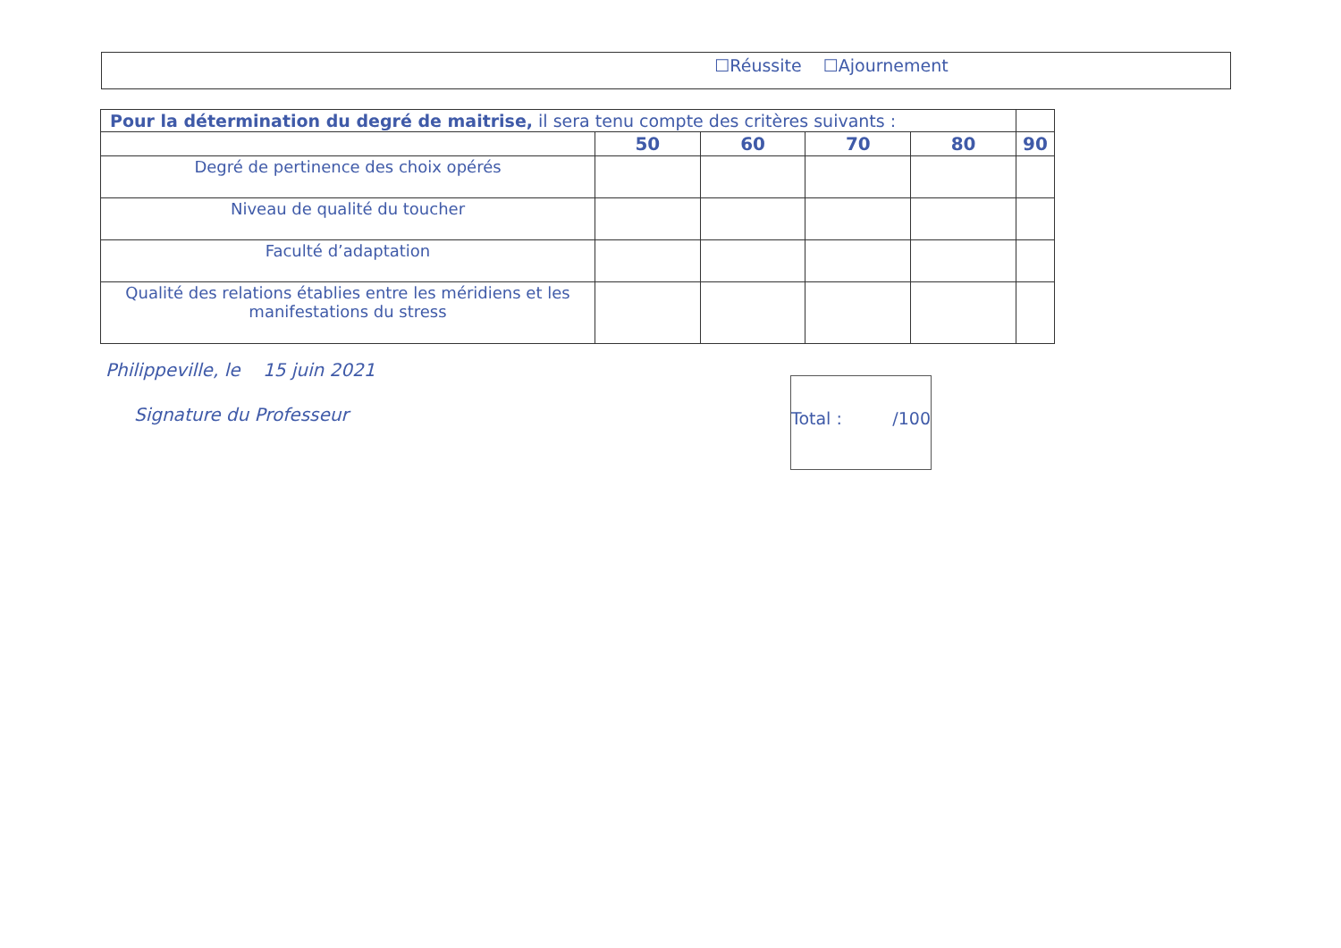☐Réussite ☐Ajournement
| Pour la détermination du degré de maitrise, il sera tenu compte des critères suivants : | | | | | |
| | 50 | 60 | 70 | 80 | 90 |
| Degré de pertinence des choix opérés | | | | | |
| Niveau de qualité du toucher | | | | | |
| Faculté d’adaptation | | | | | |
| Qualité des relations établies entre les méridiens et les manifestations du stress | | | | | |
Philippeville, le 15 juin 2021
Signature du Professeur
Total : /100